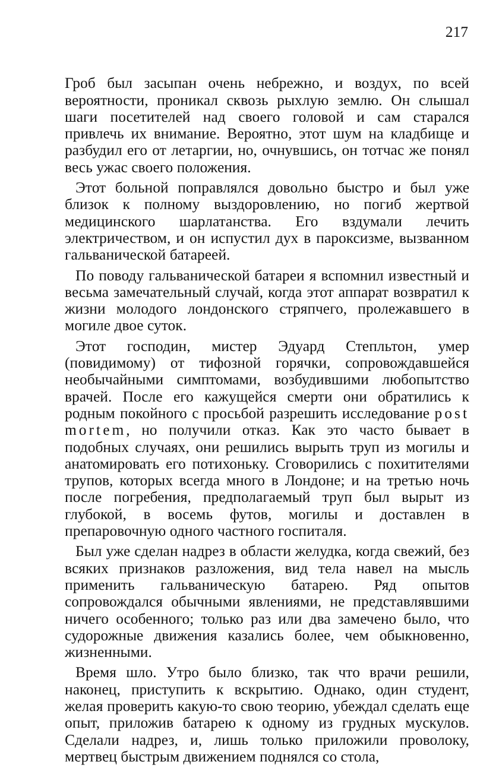217
Гроб был засыпан очень небрежно, и воздух, по всей вероятности, проникал сквозь рыхлую землю. Он слышал шаги посетителей над своего головой и сам старался привлечь их внимание. Вероятно, этот шум на кладбище и разбудил его от летаргии, но, очнувшись, он тотчас же понял весь ужас своего положения.
Этот больной поправлялся довольно быстро и был уже близок к полному выздоровлению, но погиб жертвой медицинского шарлатанства. Его вздумали лечить электричеством, и он испустил дух в пароксизме, вызванном гальванической батареей.
По поводу гальванической батареи я вспомнил известный и весьма замечательный случай, когда этот аппарат возвратил к жизни молодого лондонского стряпчего, пролежавшего в могиле двое суток.
Этот господин, мистер Эдуард Степльтон, умер (повидимому) от тифозной горячки, сопровождавшейся необычайными симптомами, возбудившими любопытство врачей. После его кажущейся смерти они обратились к родным покойного с просьбой разрешить исследование post mortem, но получили отказ. Как это часто бывает в подобных случаях, они решились вырыть труп из могилы и анатомировать его потихоньку. Сговорились с похитителями трупов, которых всегда много в Лондоне; и на третью ночь после погребения, предполагаемый труп был вырыт из глубокой, в восемь футов, могилы и доставлен в препаровочную одного частного госпиталя.
Был уже сделан надрез в области желудка, когда свежий, без всяких признаков разложения, вид тела навел на мысль применить гальваническую батарею. Ряд опытов сопровождался обычными явлениями, не представлявшими ничего особенного; только раз или два замечено было, что судорожные движения казались более, чем обыкновенно, жизненными.
Время шло. Утро было близко, так что врачи решили, наконец, приступить к вскрытию. Однако, один студент, желая проверить какую-то свою теорию, убеждал сделать еще опыт, приложив батарею к одному из грудных мускулов. Сделали надрез, и, лишь только приложили проволоку, мертвец быстрым движением поднялся со стола,